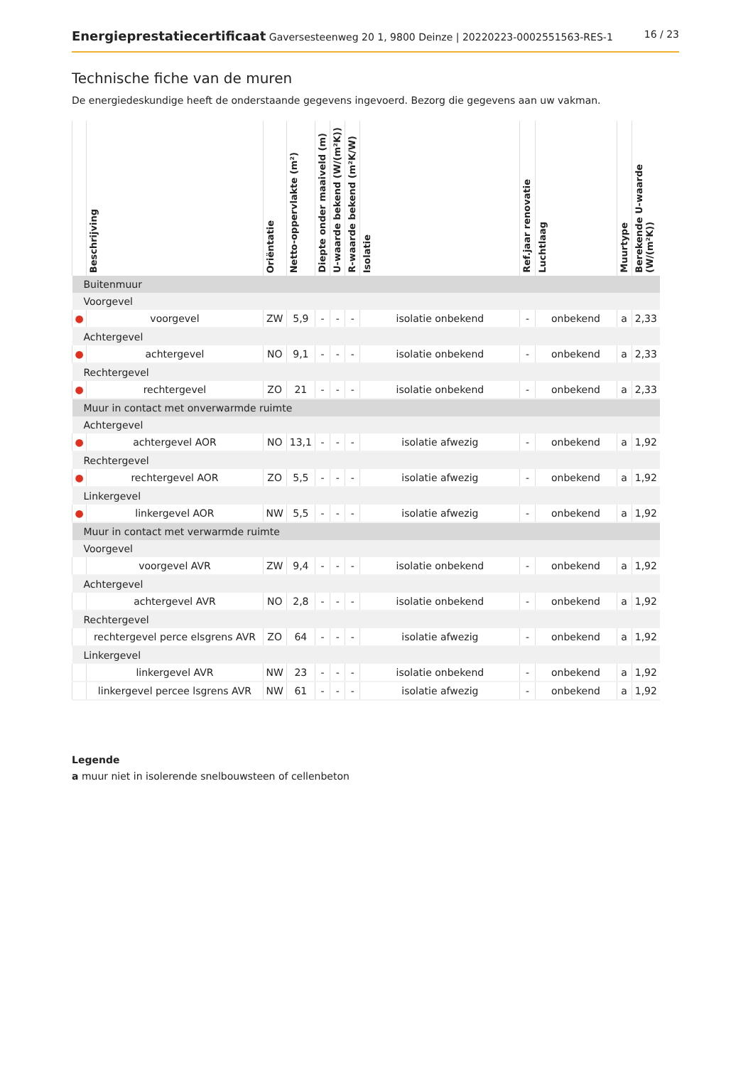Energieprestatiecertificaat Gaversesteenweg 20 1, 9800 Deinze | 20220223-0002551563-RES-1 16 / 23
Technische fiche van de muren
De energiedeskundige heeft de onderstaande gegevens ingevoerd. Bezorg die gegevens aan uw vakman.
| | Beschrijving | Oriëntatie | Netto-oppervlakte (m²) | Diepte onder maaiveld (m) | U-waarde bekend (W/(m²K)) | R-waarde bekend (m²K/W) | Isolatie | Ref.jaar renovatie | Luchtlaag | Muurtype | Berekende U-waarde (W/(m²K)) |
| --- | --- | --- | --- | --- | --- | --- | --- | --- | --- | --- | --- |
| Buitenmuur | | | | | | | | | | | |
| Voorgevel | | | | | | | | | | | |
| ● | voorgevel | ZW | 5,9 | - | - | - | isolatie onbekend | - | onbekend | a | 2,33 |
| Achtergevel | | | | | | | | | | | |
| ● | achtergevel | NO | 9,1 | - | - | - | isolatie onbekend | - | onbekend | a | 2,33 |
| Rechtergevel | | | | | | | | | | | |
| ● | rechtergevel | ZO | 21 | - | - | - | isolatie onbekend | - | onbekend | a | 2,33 |
| Muur in contact met onverwarmde ruimte | | | | | | | | | | | |
| Achtergevel | | | | | | | | | | | |
| ● | achtergevel AOR | NO | 13,1 | - | - | - | isolatie afwezig | - | onbekend | a | 1,92 |
| Rechtergevel | | | | | | | | | | | |
| ● | rechtergevel AOR | ZO | 5,5 | - | - | - | isolatie afwezig | - | onbekend | a | 1,92 |
| Linkergevel | | | | | | | | | | | |
| ● | linkergevel AOR | NW | 5,5 | - | - | - | isolatie afwezig | - | onbekend | a | 1,92 |
| Muur in contact met verwarmde ruimte | | | | | | | | | | | |
| Voorgevel | | | | | | | | | | | |
| | voorgevel AVR | ZW | 9,4 | - | - | - | isolatie onbekend | - | onbekend | a | 1,92 |
| Achtergevel | | | | | | | | | | | |
| | achtergevel AVR | NO | 2,8 | - | - | - | isolatie onbekend | - | onbekend | a | 1,92 |
| Rechtergevel | | | | | | | | | | | |
| | rechtergevel perce elsgrens AVR | ZO | 64 | - | - | - | isolatie afwezig | - | onbekend | a | 1,92 |
| Linkergevel | | | | | | | | | | | |
| | linkergevel AVR | NW | 23 | - | - | - | isolatie onbekend | - | onbekend | a | 1,92 |
| | linkergevel percee lsgrens AVR | NW | 61 | - | - | - | isolatie afwezig | - | onbekend | a | 1,92 |
Legende
a muur niet in isolerende snelbouwsteen of cellenbeton